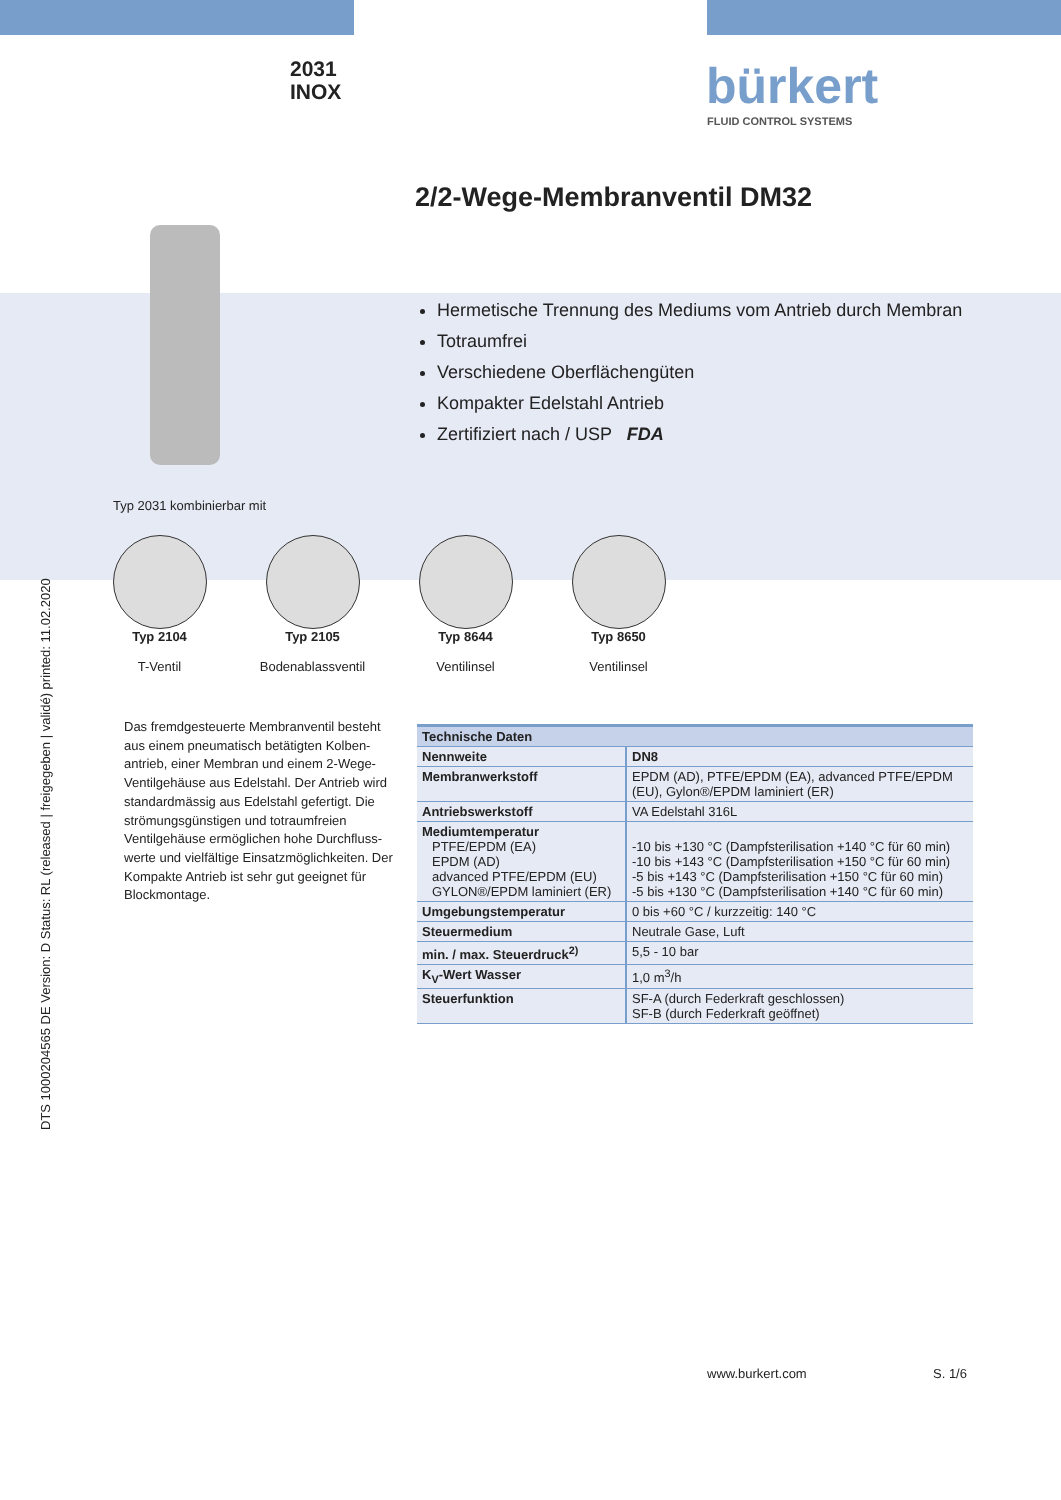2031
INOX
bürkert
FLUID CONTROL SYSTEMS
2/2-Wege-Membranventil DM32
Hermetische Trennung des Mediums vom Antrieb durch Membran
Totraumfrei
Verschiedene Oberflächengüten
Kompakter Edelstahl Antrieb
Zertifiziert nach / USP FDA
Typ 2031 kombinierbar mit
Typ 2104
T-Ventil
Typ 2105
Bodenablassventil
Typ 8644
Ventilinsel
Typ 8650
Ventilinsel
DTS 1000204565 DE Version: D Status: RL (released | freigegeben | validé) printed: 11.02.2020
Das fremdgesteuerte Membranventil besteht aus einem pneumatisch betätigten Kolben-antrieb, einer Membran und einem 2-Wege-Ventilgehäuse aus Edelstahl. Der Antrieb wird standardmässig aus Edelstahl gefertigt. Die strömungsgünstigen und totraumfreien Ventilgehäuse ermöglichen hohe Durchfluss-werte und vielfältige Einsatzmöglichkeiten. Der Kompakte Antrieb ist sehr gut geeignet für Blockmontage.
| Technische Daten | |
| --- | --- |
| Nennweite | DN8 |
| Membranwerkstoff | EPDM (AD), PTFE/EPDM (EA), advanced PTFE/EPDM (EU), Gylon®/EPDM laminiert (ER) |
| Antriebswerkstoff | VA Edelstahl 316L |
| Mediumtemperatur PTFE/EPDM (EA) EPDM (AD) advanced PTFE/EPDM (EU) GYLON®/EPDM laminiert (ER) | -10 bis +130 °C (Dampfsterilisation +140 °C für 60 min) -10 bis +143 °C (Dampfsterilisation +150 °C für 60 min) -5 bis +143 °C (Dampfsterilisation +150 °C für 60 min) -5 bis +130 °C (Dampfsterilisation +140 °C für 60 min) |
| Umgebungstemperatur | 0 bis +60 °C / kurzzeitig: 140 °C |
| Steuermedium | Neutrale Gase, Luft |
| min. / max. Steuerdruck<sup>2)</sup> | 5,5 - 10 bar |
| K<sub>V</sub>-Wert Wasser | 1,0 m<sup>3</sup>/h |
| Steuerfunktion | SF-A (durch Federkraft geschlossen) SF-B (durch Federkraft geöffnet) |
www.burkert.com S. 1/6